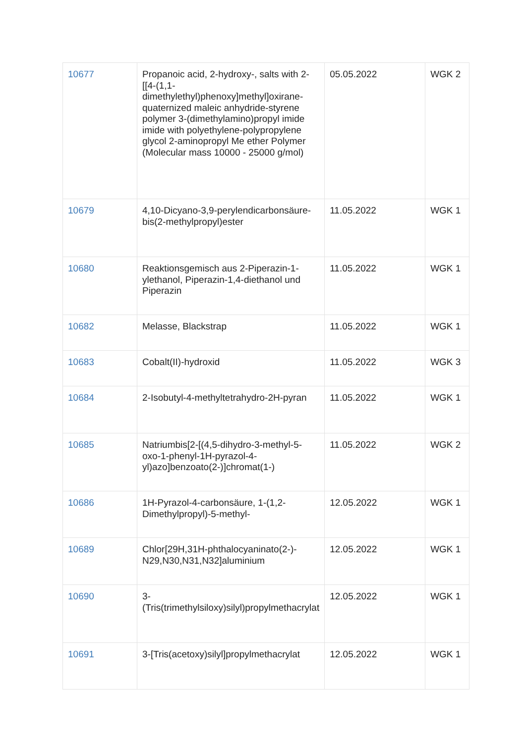| 10677 | Propanoic acid, 2-hydroxy-, salts with 2-[[4-(1,1-dimethylethyl)phenoxy]methyl]oxirane-quaternized maleic anhydride-styrene polymer 3-(dimethylamino)propyl imide imide with polyethylene-polypropylene glycol 2-aminopropyl Me ether Polymer (Molecular mass 10000 - 25000 g/mol) | 05.05.2022 | WGK 2 |
| 10679 | 4,10-Dicyano-3,9-perylendicarbonsäure-bis(2-methylpropyl)ester | 11.05.2022 | WGK 1 |
| 10680 | Reaktionsgemisch aus 2-Piperazin-1-ylethanol, Piperazin-1,4-diethanol und Piperazin | 11.05.2022 | WGK 1 |
| 10682 | Melasse, Blackstrap | 11.05.2022 | WGK 1 |
| 10683 | Cobalt(II)-hydroxid | 11.05.2022 | WGK 3 |
| 10684 | 2-Isobutyl-4-methyltetrahydro-2H-pyran | 11.05.2022 | WGK 1 |
| 10685 | Natriumbis[2-[(4,5-dihydro-3-methyl-5-oxo-1-phenyl-1H-pyrazol-4-yl)azo]benzoato(2-)]chromat(1-) | 11.05.2022 | WGK 2 |
| 10686 | 1H-Pyrazol-4-carbonsäure, 1-(1,2-Dimethylpropyl)-5-methyl- | 12.05.2022 | WGK 1 |
| 10689 | Chlor[29H,31H-phthalocyaninato(2-)-N29,N30,N31,N32]aluminium | 12.05.2022 | WGK 1 |
| 10690 | 3-(Tris(trimethylsiloxy)silyl)propylmethacrylat | 12.05.2022 | WGK 1 |
| 10691 | 3-[Tris(acetoxy)silyl]propylmethacrylat | 12.05.2022 | WGK 1 |